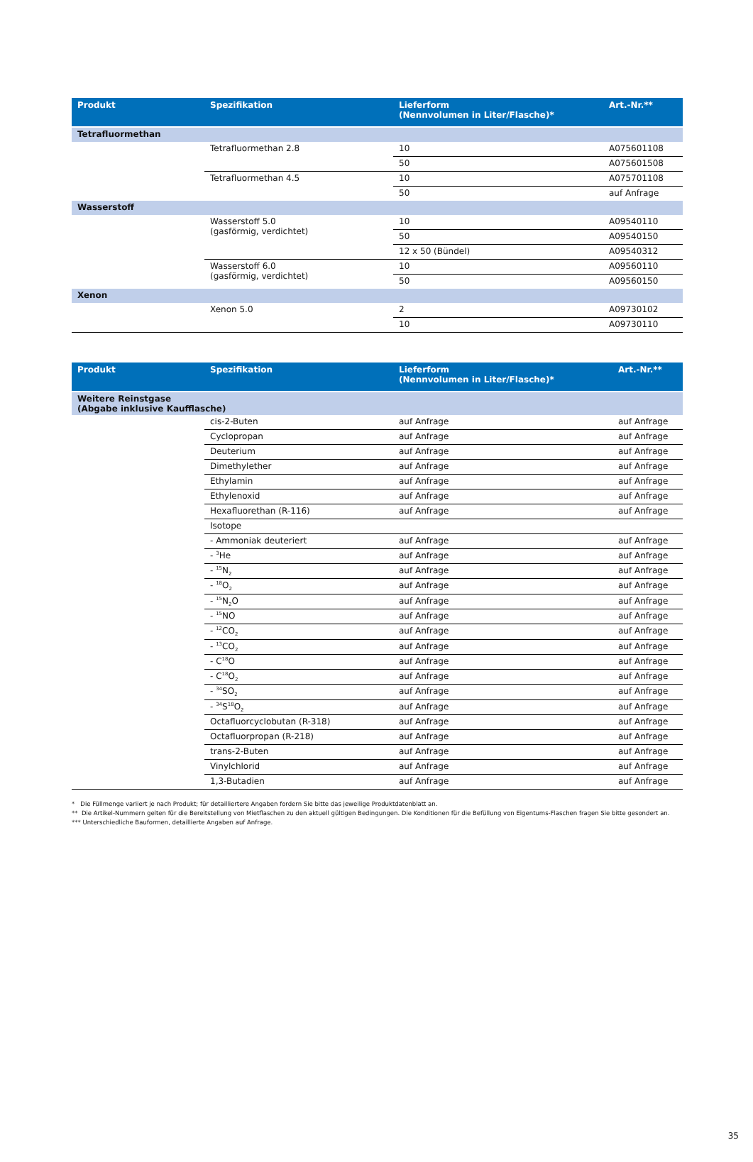| Produkt | Spezifikation | Lieferform (Nennvolumen in Liter/Flasche)* | Art.-Nr.** |
| --- | --- | --- | --- |
| Tetrafluormethan | | | |
| | Tetrafluormethan 2.8 | 10 | A075601108 |
| | | 50 | A075601508 |
| | Tetrafluormethan 4.5 | 10 | A075701108 |
| | | 50 | auf Anfrage |
| Wasserstoff | | | |
| | Wasserstoff 5.0 (gasförmig, verdichtet) | 10 | A09540110 |
| | | 50 | A09540150 |
| | | 12 x 50 (Bündel) | A09540312 |
| | Wasserstoff 6.0 (gasförmig, verdichtet) | 10 | A09560110 |
| | | 50 | A09560150 |
| Xenon | | | |
| | Xenon 5.0 | 2 | A09730102 |
| | | 10 | A09730110 |
| Produkt | Spezifikation | Lieferform (Nennvolumen in Liter/Flasche)* | Art.-Nr.** |
| --- | --- | --- | --- |
| Weitere Reinstgase (Abgabe inklusive Kaufflasche) | | | |
| | cis-2-Buten | auf Anfrage | auf Anfrage |
| | Cyclopropan | auf Anfrage | auf Anfrage |
| | Deuterium | auf Anfrage | auf Anfrage |
| | Dimethylether | auf Anfrage | auf Anfrage |
| | Ethylamin | auf Anfrage | auf Anfrage |
| | Ethylenoxid | auf Anfrage | auf Anfrage |
| | Hexafluorethan (R-116) | auf Anfrage | auf Anfrage |
| | Isotope | | |
| | - Ammoniak deuteriert | auf Anfrage | auf Anfrage |
| | - <sup>3</sup>He | auf Anfrage | auf Anfrage |
| | - <sup>15</sup>N<sub>2</sub> | auf Anfrage | auf Anfrage |
| | - <sup>18</sup>O<sub>2</sub> | auf Anfrage | auf Anfrage |
| | - <sup>15</sup>N<sub>2</sub>O | auf Anfrage | auf Anfrage |
| | - <sup>15</sup>NO | auf Anfrage | auf Anfrage |
| | - <sup>12</sup>CO<sub>2</sub> | auf Anfrage | auf Anfrage |
| | - <sup>13</sup>CO<sub>2</sub> | auf Anfrage | auf Anfrage |
| | - C<sup>18</sup>O | auf Anfrage | auf Anfrage |
| | - C<sup>18</sup>O<sub>2</sub> | auf Anfrage | auf Anfrage |
| | - <sup>34</sup>SO<sub>2</sub> | auf Anfrage | auf Anfrage |
| | - <sup>34</sup>S<sup>18</sup>O<sub>2</sub> | auf Anfrage | auf Anfrage |
| | Octafluorcyclobutan (R-318) | auf Anfrage | auf Anfrage |
| | Octafluorpropan (R-218) | auf Anfrage | auf Anfrage |
| | trans-2-Buten | auf Anfrage | auf Anfrage |
| | Vinylchlorid | auf Anfrage | auf Anfrage |
| | 1,3-Butadien | auf Anfrage | auf Anfrage |
* Die Füllmenge variiert je nach Produkt; für detailliertere Angaben fordern Sie bitte das jeweilige Produktdatenblatt an.
** Die Artikel-Nummern gelten für die Bereitstellung von Mietflaschen zu den aktuell gültigen Bedingungen. Die Konditionen für die Befüllung von Eigentums-Flaschen fragen Sie bitte gesondert an.
*** Unterschiedliche Bauformen, detaillierte Angaben auf Anfrage.
35